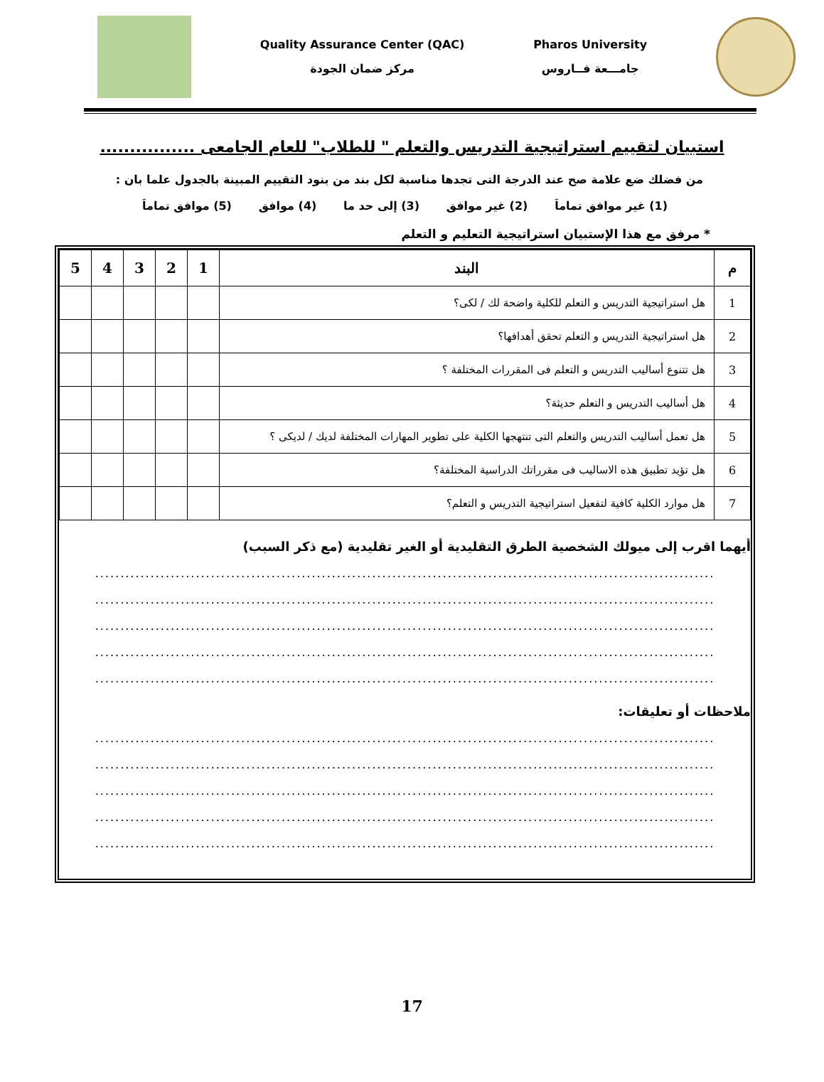Quality Assurance Center (QAC)
مركز ضمان الجودة
Pharos University
جامـــعة فــاروس
استبيان لتقييم استراتيجية التدريس والتعلم " للطلاب" للعام الجامعى ................
من فضلك ضع علامة صح عند الدرجة التى تجدها مناسبة لكل بند من بنود التقييم المبينة بالجدول علما بان :
(1) غير موافق تماماَ (2) غير موافق (3) إلى حد ما (4) موافق (5) موافق تماماَ
* مرفق مع هذا الإستبيان استراتيجية التعليم و التعلم
| م | البند | 1 | 2 | 3 | 4 | 5 |
| --- | --- | --- | --- | --- | --- | --- |
| 1 | هل استراتيجية التدريس و التعلم للكلية واضحة لك / لكى؟ | | | | | |
| 2 | هل استراتيجية التدريس و التعلم تحقق أهدافها؟ | | | | | |
| 3 | هل تتنوع أساليب التدريس و التعلم فى المقررات المختلفة ؟ | | | | | |
| 4 | هل أساليب التدريس و التعلم حديثة؟ | | | | | |
| 5 | هل تعمل أساليب التدريس والتعلم التى تنتهجها الكلية على تطوير المهارات المختلفة لديك / لديكى ؟ | | | | | |
| 6 | هل تؤيد تطبيق هذه الاساليب فى مقرراتك الدراسية المختلفة؟ | | | | | |
| 7 | هل موارد الكلية كافية لتفعيل استراتيجية التدريس و التعلم؟ | | | | | |
أيهما اقرب إلى ميولك الشخصية الطرق التقليدية أو الغير تقليدية (مع ذكر السبب)
...........................................................................................................................
...........................................................................................................................
...........................................................................................................................
...........................................................................................................................
...........................................................................................................................
ملاحظات أو تعليقات:
...........................................................................................................................
...........................................................................................................................
...........................................................................................................................
...........................................................................................................................
...........................................................................................................................
17